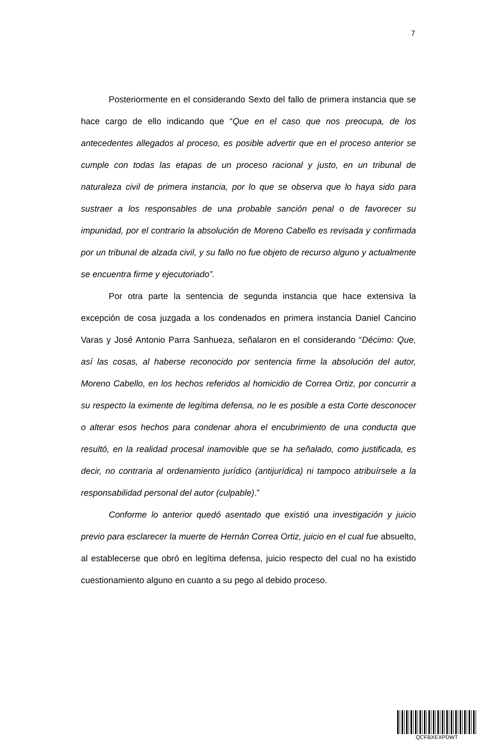7
Posteriormente en el considerando Sexto del fallo de primera instancia que se hace cargo de ello indicando que “Que en el caso que nos preocupa, de los antecedentes allegados al proceso, es posible advertir que en el proceso anterior se cumple con todas las etapas de un proceso racional y justo, en un tribunal de naturaleza civil de primera instancia, por lo que se observa que lo haya sido para sustraer a los responsables de una probable sanción penal o de favorecer su impunidad, por el contrario la absolución de Moreno Cabello es revisada y confirmada por un tribunal de alzada civil, y su fallo no fue objeto de recurso alguno y actualmente se encuentra firme y ejecutoriado”.
Por otra parte la sentencia de segunda instancia que hace extensiva la excepción de cosa juzgada a los condenados en primera instancia Daniel Cancino Varas y José Antonio Parra Sanhueza, señalaron en el considerando “Décimo: Que, así las cosas, al haberse reconocido por sentencia firme la absolución del autor, Moreno Cabello, en los hechos referidos al homicidio de Correa Ortiz, por concurrir a su respecto la eximente de legítima defensa, no le es posible a esta Corte desconocer o alterar esos hechos para condenar ahora el encubrimiento de una conducta que resultó, en la realidad procesal inamovible que se ha señalado, como justificada, es decir, no contraria al ordenamiento jurídico (antijurídica) ni tampoco atribuírsele a la responsabilidad personal del autor (culpable).”
Conforme lo anterior quedó asentado que existió una investigación y juicio previo para esclarecer la muerte de Hernán Correa Ortiz, juicio en el cual fue absuelto, al establecerse que obró en legítima defensa, juicio respecto del cual no ha existido cuestionamiento alguno en cuanto a su pego al debido proceso.
QCFBXEXPDWT